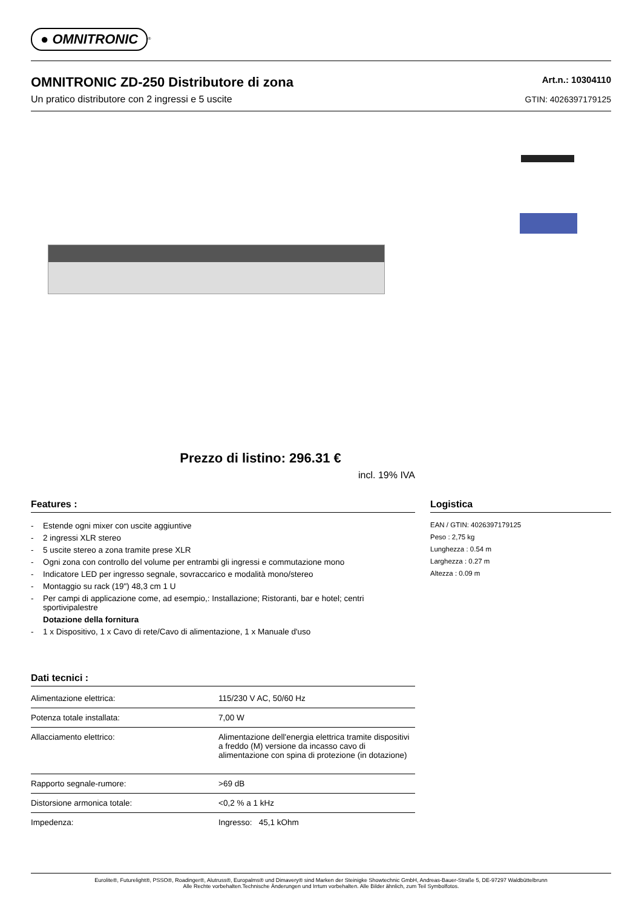● OMNITRONIC<sup>®</sup>
OMNITRONIC ZD-250 Distributore di zona
Un pratico distributore con 2 ingressi e 5 uscite
Art.n.: 10304110
GTIN: 4026397179125
Prezzo di listino: 296.31 €
incl. 19% IVA
Features :
- Estende ogni mixer con uscite aggiuntive
- 2 ingressi XLR stereo
- 5 uscite stereo a zona tramite prese XLR
- Ogni zona con controllo del volume per entrambi gli ingressi e commutazione mono
- Indicatore LED per ingresso segnale, sovraccarico e modalità mono/stereo
- Montaggio su rack (19") 48,3 cm 1 U
- Per campi di applicazione come, ad esempio,: Installazione; Ristoranti, bar e hotel; centri sportivipalestre
Dotazione della fornitura
- 1 x Dispositivo, 1 x Cavo di rete/Cavo di alimentazione, 1 x Manuale d'uso
Dati tecnici :
| Alimentazione elettrica: | 115/230 V AC, 50/60 Hz |
| Potenza totale installata: | 7,00 W |
| Allacciamento elettrico: | Alimentazione dell'energia elettrica tramite dispositivi a freddo (M) versione da incasso cavo di alimentazione con spina di protezione (in dotazione) |
| Rapporto segnale-rumore: | >69 dB |
| Distorsione armonica totale: | <0,2 % a 1 kHz |
| Impedenza: | Ingresso: 45,1 kOhm |
Logistica
EAN / GTIN: 4026397179125
Peso : 2,75 kg
Lunghezza : 0.54 m
Larghezza : 0.27 m
Altezza : 0.09 m
Eurolite®, Futurelight®, PSSO®, Roadinger®, Alutruss®, Europalms® und Dimavery® sind Marken der Steinigke Showtechnic GmbH, Andreas-Bauer-Straße 5, DE-97297 Waldbüttelbrunn
Alle Rechte vorbehalten.Technische Änderungen und Irrtum vorbehalten. Alle Bilder ähnlich, zum Teil Symbolfotos.